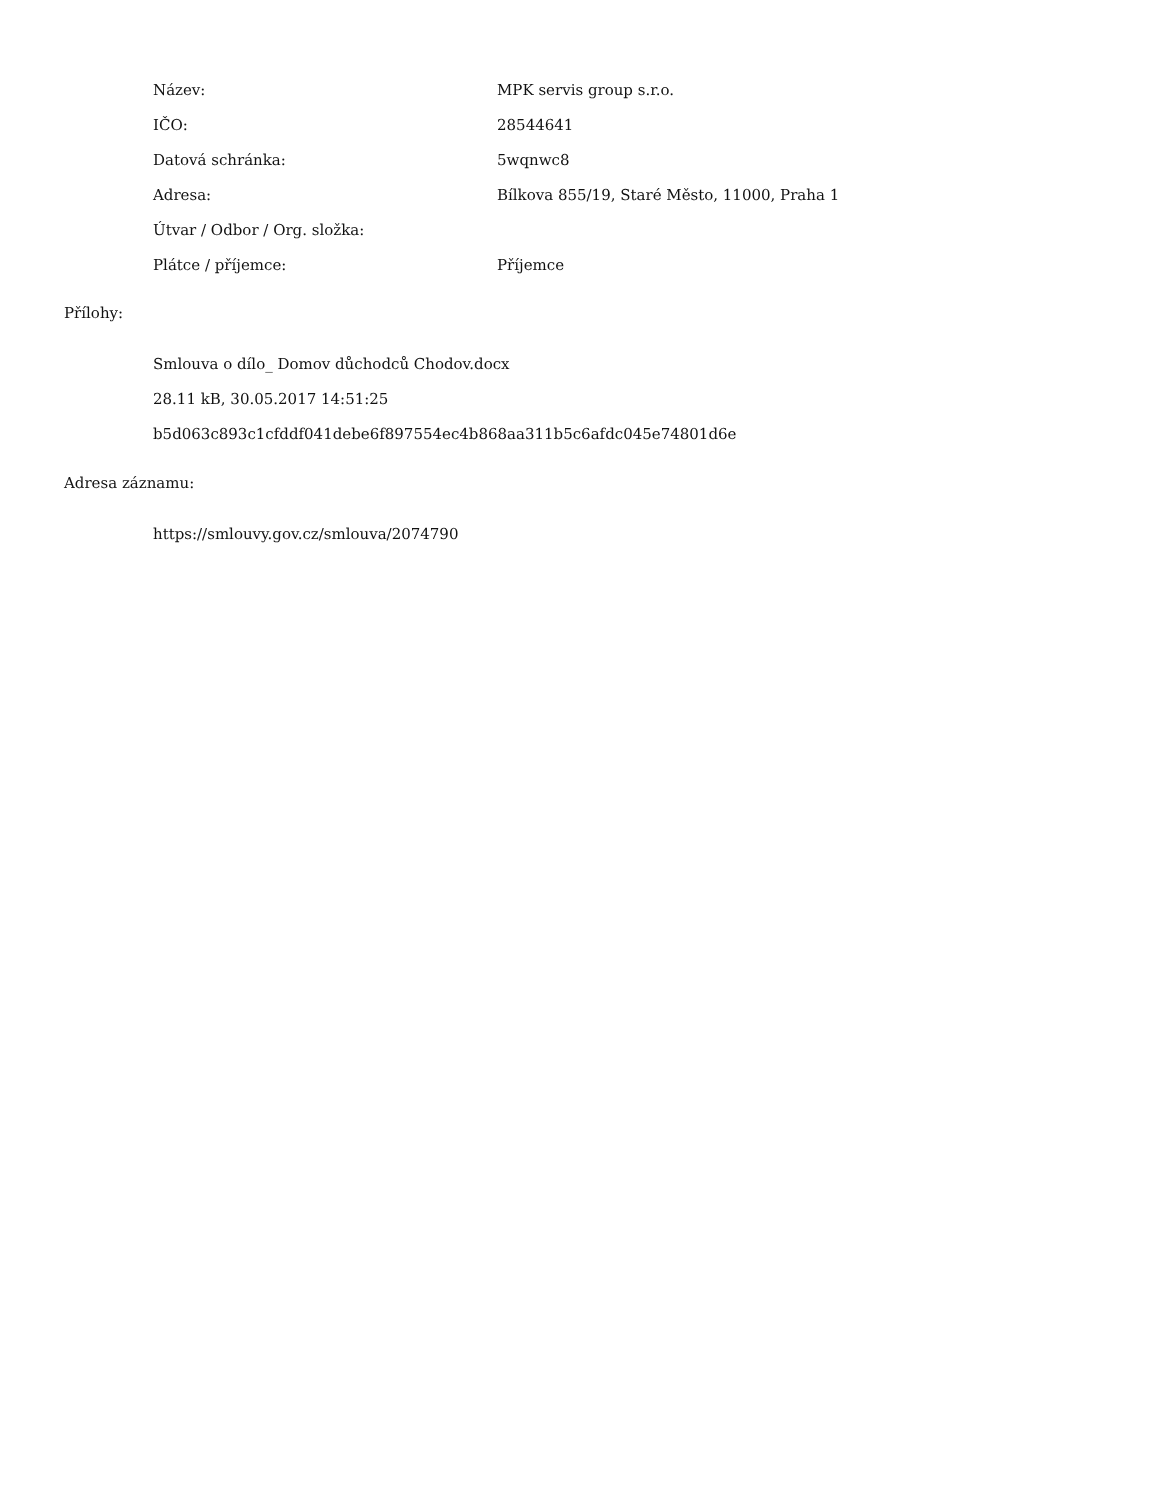| Název: | MPK servis group s.r.o. |
| IČO: | 28544641 |
| Datová schránka: | 5wqnwc8 |
| Adresa: | Bílkova 855/19, Staré Město, 11000, Praha 1 |
| Útvar / Odbor / Org. složka: | |
| Plátce / příjemce: | Příjemce |
Přílohy:
Smlouva o dílo_ Domov důchodců Chodov.docx
28.11 kB, 30.05.2017 14:51:25
b5d063c893c1cfddf041debe6f897554ec4b868aa311b5c6afdc045e74801d6e
Adresa záznamu:
https://smlouvy.gov.cz/smlouva/2074790